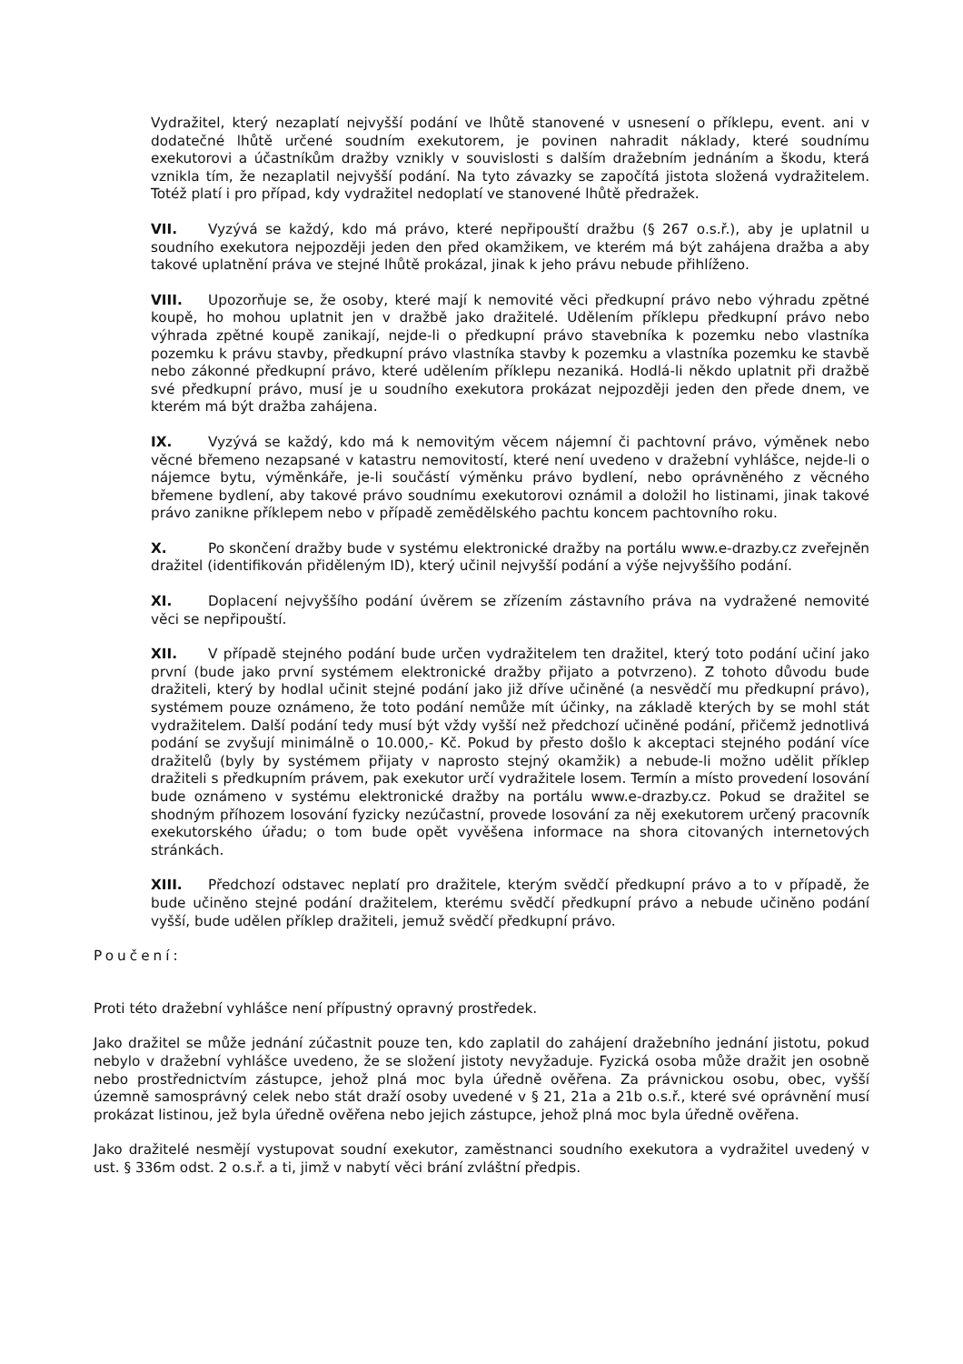Vydražitel, který nezaplatí nejvyšší podání ve lhůtě stanovené v usnesení o příklepu, event. ani v dodatečné lhůtě určené soudním exekutorem, je povinen nahradit náklady, které soudnímu exekutorovi a účastníkům dražby vznikly v souvislosti s dalším dražebním jednáním a škodu, která vznikla tím, že nezaplatil nejvyšší podání. Na tyto závazky se započítá jistota složená vydražitelem. Totéž platí i pro případ, kdy vydražitel nedoplatí ve stanovené lhůtě předražek.
VII. Vyzývá se každý, kdo má právo, které nepřipouští dražbu (§ 267 o.s.ř.), aby je uplatnil u soudního exekutora nejpozději jeden den před okamžikem, ve kterém má být zahájena dražba a aby takové uplatnění práva ve stejné lhůtě prokázal, jinak k jeho právu nebude přihlíženo.
VIII. Upozorňuje se, že osoby, které mají k nemovité věci předkupní právo nebo výhradu zpětné koupě, ho mohou uplatnit jen v dražbě jako dražitelé. Udělením příklepu předkupní právo nebo výhrada zpětné koupě zanikají, nejde-li o předkupní právo stavebníka k pozemku nebo vlastníka pozemku k právu stavby, předkupní právo vlastníka stavby k pozemku a vlastníka pozemku ke stavbě nebo zákonné předkupní právo, které udělením příklepu nezaniká. Hodlá-li někdo uplatnit při dražbě své předkupní právo, musí je u soudního exekutora prokázat nejpozději jeden den přede dnem, ve kterém má být dražba zahájena.
IX. Vyzývá se každý, kdo má k nemovitým věcem nájemní či pachtovní právo, výměnek nebo věcné břemeno nezapsané v katastru nemovitostí, které není uvedeno v dražební vyhlášce, nejde-li o nájemce bytu, výměnkáře, je-li součástí výměnku právo bydlení, nebo oprávněného z věcného břemene bydlení, aby takové právo soudnímu exekutorovi oznámil a doložil ho listinami, jinak takové právo zanikne příklepem nebo v případě zemědělského pachtu koncem pachtovního roku.
X. Po skončení dražby bude v systému elektronické dražby na portálu www.e-drazby.cz zveřejněn dražitel (identifikován přiděleným ID), který učinil nejvyšší podání a výše nejvyššího podání.
XI. Doplacení nejvyššího podání úvěrem se zřízením zástavního práva na vydražené nemovité věci se nepřipouští.
XII. V případě stejného podání bude určen vydražitelem ten dražitel, který toto podání učiní jako první (bude jako první systémem elektronické dražby přijato a potvrzeno). Z tohoto důvodu bude dražiteli, který by hodlal učinit stejné podání jako již dříve učiněné (a nesvědčí mu předkupní právo), systémem pouze oznámeno, že toto podání nemůže mít účinky, na základě kterých by se mohl stát vydražitelem. Další podání tedy musí být vždy vyšší než předchozí učiněné podání, přičemž jednotlivá podání se zvyšují minimálně o 10.000,- Kč. Pokud by přesto došlo k akceptaci stejného podání více dražitelů (byly by systémem přijaty v naprosto stejný okamžik) a nebude-li možno udělit příklep dražiteli s předkupním právem, pak exekutor určí vydražitele losem. Termín a místo provedení losování bude oznámeno v systému elektronické dražby na portálu www.e-drazby.cz. Pokud se dražitel se shodným příhozem losování fyzicky nezúčastní, provede losování za něj exekutorem určený pracovník exekutorského úřadu; o tom bude opět vyvěšena informace na shora citovaných internetových stránkách.
XIII. Předchozí odstavec neplatí pro dražitele, kterým svědčí předkupní právo a to v případě, že bude učiněno stejné podání dražitelem, kterému svědčí předkupní právo a nebude učiněno podání vyšší, bude udělen příklep dražiteli, jemuž svědčí předkupní právo.
Poučení:
Proti této dražební vyhlášce není přípustný opravný prostředek.
Jako dražitel se může jednání zúčastnit pouze ten, kdo zaplatil do zahájení dražebního jednání jistotu, pokud nebylo v dražební vyhlášce uvedeno, že se složení jistoty nevyžaduje. Fyzická osoba může dražit jen osobně nebo prostřednictvím zástupce, jehož plná moc byla úředně ověřena. Za právnickou osobu, obec, vyšší územně samosprávný celek nebo stát draží osoby uvedené v § 21, 21a a 21b o.s.ř., které své oprávnění musí prokázat listinou, jež byla úředně ověřena nebo jejich zástupce, jehož plná moc byla úředně ověřena.
Jako dražitelé nesmějí vystupovat soudní exekutor, zaměstnanci soudního exekutora a vydražitel uvedený v ust. § 336m odst. 2 o.s.ř. a ti, jimž v nabytí věci brání zvláštní předpis.